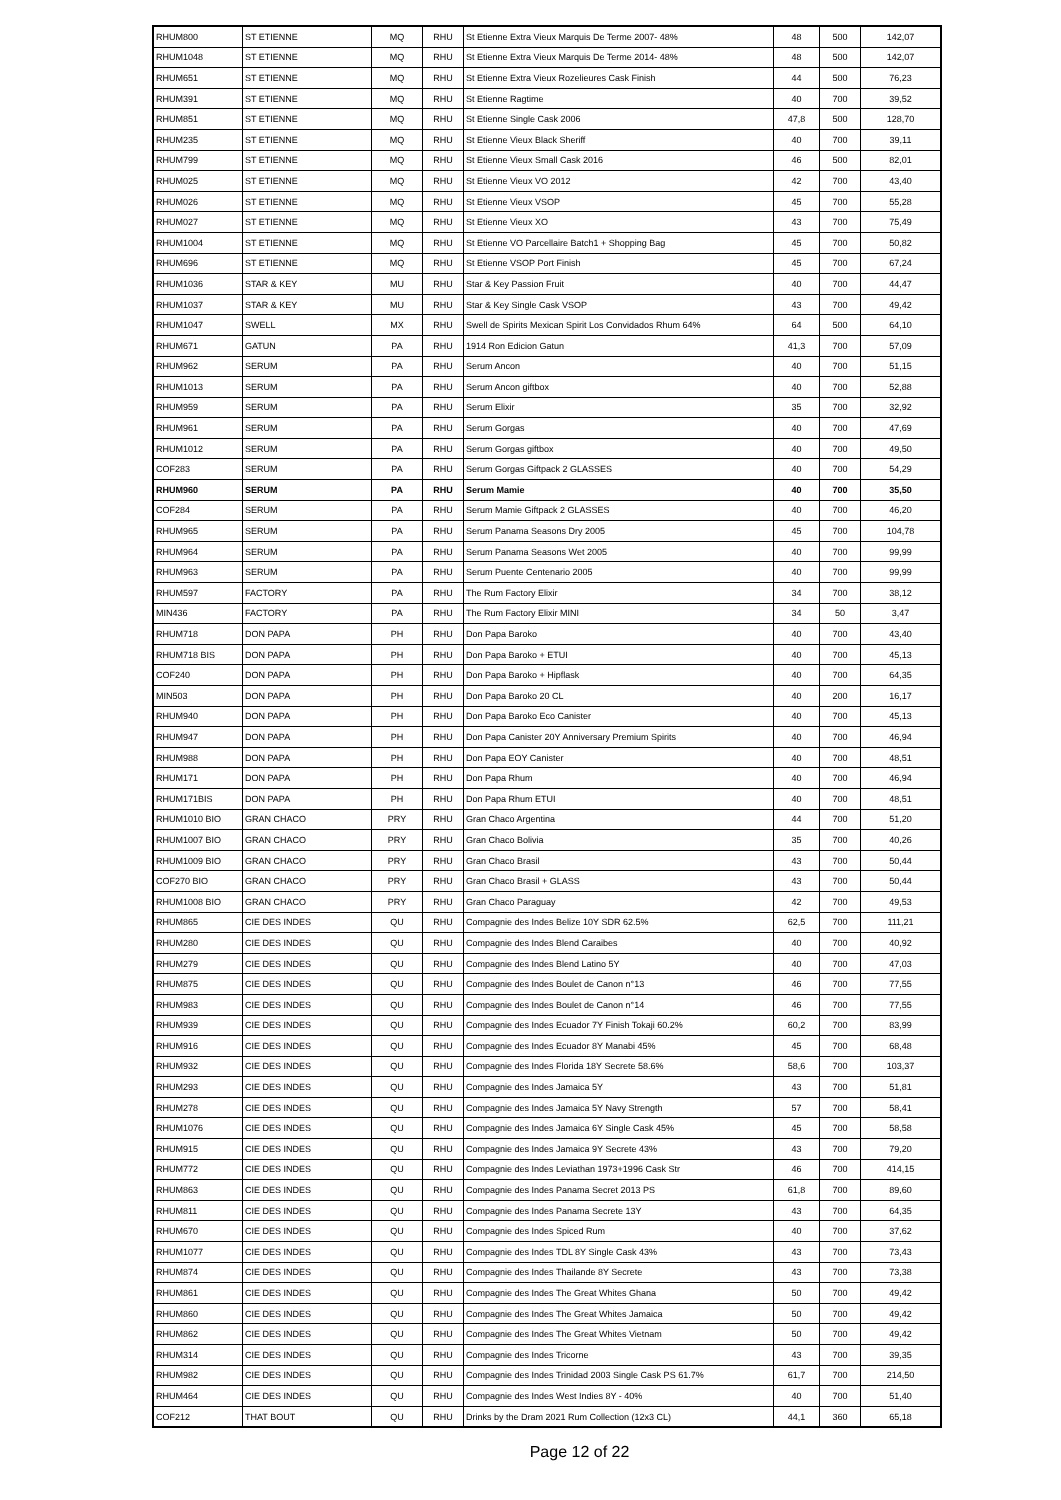| RHUM800 | ST ETIENNE | MQ | RHU | St Etienne Extra Vieux Marquis De Terme 2007- 48% | 48 | 500 | 142,07 |
| RHUM1048 | ST ETIENNE | MQ | RHU | St Etienne Extra Vieux Marquis De Terme 2014- 48% | 48 | 500 | 142,07 |
| RHUM651 | ST ETIENNE | MQ | RHU | St Etienne Extra Vieux Rozelieures Cask Finish | 44 | 500 | 76,23 |
| RHUM391 | ST ETIENNE | MQ | RHU | St Etienne Ragtime | 40 | 700 | 39,52 |
| RHUM851 | ST ETIENNE | MQ | RHU | St Etienne Single Cask 2006 | 47,8 | 500 | 128,70 |
| RHUM235 | ST ETIENNE | MQ | RHU | St Etienne Vieux Black Sheriff | 40 | 700 | 39,11 |
| RHUM799 | ST ETIENNE | MQ | RHU | St Etienne Vieux Small Cask 2016 | 46 | 500 | 82,01 |
| RHUM025 | ST ETIENNE | MQ | RHU | St Etienne Vieux VO 2012 | 42 | 700 | 43,40 |
| RHUM026 | ST ETIENNE | MQ | RHU | St Etienne Vieux VSOP | 45 | 700 | 55,28 |
| RHUM027 | ST ETIENNE | MQ | RHU | St Etienne Vieux XO | 43 | 700 | 75,49 |
| RHUM1004 | ST ETIENNE | MQ | RHU | St Etienne VO Parcellaire Batch1 + Shopping Bag | 45 | 700 | 50,82 |
| RHUM696 | ST ETIENNE | MQ | RHU | St Etienne VSOP Port Finish | 45 | 700 | 67,24 |
| RHUM1036 | STAR & KEY | MU | RHU | Star & Key Passion Fruit | 40 | 700 | 44,47 |
| RHUM1037 | STAR & KEY | MU | RHU | Star & Key Single Cask VSOP | 43 | 700 | 49,42 |
| RHUM1047 | SWELL | MX | RHU | Swell de Spirits Mexican Spirit Los Convidados Rhum 64% | 64 | 500 | 64,10 |
| RHUM671 | GATUN | PA | RHU | 1914 Ron Edicion Gatun | 41,3 | 700 | 57,09 |
| RHUM962 | SERUM | PA | RHU | Serum Ancon | 40 | 700 | 51,15 |
| RHUM1013 | SERUM | PA | RHU | Serum Ancon giftbox | 40 | 700 | 52,88 |
| RHUM959 | SERUM | PA | RHU | Serum Elixir | 35 | 700 | 32,92 |
| RHUM961 | SERUM | PA | RHU | Serum Gorgas | 40 | 700 | 47,69 |
| RHUM1012 | SERUM | PA | RHU | Serum Gorgas giftbox | 40 | 700 | 49,50 |
| COF283 | SERUM | PA | RHU | Serum Gorgas Giftpack 2 GLASSES | 40 | 700 | 54,29 |
| RHUM960 | SERUM | PA | RHU | Serum Mamie | 40 | 700 | 35,50 |
| COF284 | SERUM | PA | RHU | Serum Mamie Giftpack 2 GLASSES | 40 | 700 | 46,20 |
| RHUM965 | SERUM | PA | RHU | Serum Panama Seasons Dry 2005 | 45 | 700 | 104,78 |
| RHUM964 | SERUM | PA | RHU | Serum Panama Seasons Wet 2005 | 40 | 700 | 99,99 |
| RHUM963 | SERUM | PA | RHU | Serum Puente Centenario 2005 | 40 | 700 | 99,99 |
| RHUM597 | FACTORY | PA | RHU | The Rum Factory Elixir | 34 | 700 | 38,12 |
| MIN436 | FACTORY | PA | RHU | The Rum Factory Elixir MINI | 34 | 50 | 3,47 |
| RHUM718 | DON PAPA | PH | RHU | Don Papa Baroko | 40 | 700 | 43,40 |
| RHUM718 BIS | DON PAPA | PH | RHU | Don Papa Baroko + ETUI | 40 | 700 | 45,13 |
| COF240 | DON PAPA | PH | RHU | Don Papa Baroko + Hipflask | 40 | 700 | 64,35 |
| MIN503 | DON PAPA | PH | RHU | Don Papa Baroko 20 CL | 40 | 200 | 16,17 |
| RHUM940 | DON PAPA | PH | RHU | Don Papa Baroko Eco Canister | 40 | 700 | 45,13 |
| RHUM947 | DON PAPA | PH | RHU | Don Papa Canister 20Y Anniversary Premium Spirits | 40 | 700 | 46,94 |
| RHUM988 | DON PAPA | PH | RHU | Don Papa EOY Canister | 40 | 700 | 48,51 |
| RHUM171 | DON PAPA | PH | RHU | Don Papa Rhum | 40 | 700 | 46,94 |
| RHUM171BIS | DON PAPA | PH | RHU | Don Papa Rhum ETUI | 40 | 700 | 48,51 |
| RHUM1010 BIO | GRAN CHACO | PRY | RHU | Gran Chaco Argentina | 44 | 700 | 51,20 |
| RHUM1007 BIO | GRAN CHACO | PRY | RHU | Gran Chaco Bolivia | 35 | 700 | 40,26 |
| RHUM1009 BIO | GRAN CHACO | PRY | RHU | Gran Chaco Brasil | 43 | 700 | 50,44 |
| COF270 BIO | GRAN CHACO | PRY | RHU | Gran Chaco Brasil + GLASS | 43 | 700 | 50,44 |
| RHUM1008 BIO | GRAN CHACO | PRY | RHU | Gran Chaco Paraguay | 42 | 700 | 49,53 |
| RHUM865 | CIE DES INDES | QU | RHU | Compagnie des Indes Belize 10Y SDR 62.5% | 62,5 | 700 | 111,21 |
| RHUM280 | CIE DES INDES | QU | RHU | Compagnie des Indes Blend Caraibes | 40 | 700 | 40,92 |
| RHUM279 | CIE DES INDES | QU | RHU | Compagnie des Indes Blend Latino 5Y | 40 | 700 | 47,03 |
| RHUM875 | CIE DES INDES | QU | RHU | Compagnie des Indes Boulet de Canon n°13 | 46 | 700 | 77,55 |
| RHUM983 | CIE DES INDES | QU | RHU | Compagnie des Indes Boulet de Canon n°14 | 46 | 700 | 77,55 |
| RHUM939 | CIE DES INDES | QU | RHU | Compagnie des Indes Ecuador 7Y Finish Tokaji 60.2% | 60,2 | 700 | 83,99 |
| RHUM916 | CIE DES INDES | QU | RHU | Compagnie des Indes Ecuador 8Y Manabi 45% | 45 | 700 | 68,48 |
| RHUM932 | CIE DES INDES | QU | RHU | Compagnie des Indes Florida 18Y Secrete 58.6% | 58,6 | 700 | 103,37 |
| RHUM293 | CIE DES INDES | QU | RHU | Compagnie des Indes Jamaica 5Y | 43 | 700 | 51,81 |
| RHUM278 | CIE DES INDES | QU | RHU | Compagnie des Indes Jamaica 5Y Navy Strength | 57 | 700 | 58,41 |
| RHUM1076 | CIE DES INDES | QU | RHU | Compagnie des Indes Jamaica 6Y Single Cask 45% | 45 | 700 | 58,58 |
| RHUM915 | CIE DES INDES | QU | RHU | Compagnie des Indes Jamaica 9Y Secrete 43% | 43 | 700 | 79,20 |
| RHUM772 | CIE DES INDES | QU | RHU | Compagnie des Indes Leviathan 1973+1996 Cask Str | 46 | 700 | 414,15 |
| RHUM863 | CIE DES INDES | QU | RHU | Compagnie des Indes Panama Secret 2013 PS | 61,8 | 700 | 89,60 |
| RHUM811 | CIE DES INDES | QU | RHU | Compagnie des Indes Panama Secrete 13Y | 43 | 700 | 64,35 |
| RHUM670 | CIE DES INDES | QU | RHU | Compagnie des Indes Spiced Rum | 40 | 700 | 37,62 |
| RHUM1077 | CIE DES INDES | QU | RHU | Compagnie des Indes TDL 8Y Single Cask 43% | 43 | 700 | 73,43 |
| RHUM874 | CIE DES INDES | QU | RHU | Compagnie des Indes Thailande 8Y Secrete | 43 | 700 | 73,38 |
| RHUM861 | CIE DES INDES | QU | RHU | Compagnie des Indes The Great Whites Ghana | 50 | 700 | 49,42 |
| RHUM860 | CIE DES INDES | QU | RHU | Compagnie des Indes The Great Whites Jamaica | 50 | 700 | 49,42 |
| RHUM862 | CIE DES INDES | QU | RHU | Compagnie des Indes The Great Whites Vietnam | 50 | 700 | 49,42 |
| RHUM314 | CIE DES INDES | QU | RHU | Compagnie des Indes Tricorne | 43 | 700 | 39,35 |
| RHUM982 | CIE DES INDES | QU | RHU | Compagnie des Indes Trinidad 2003 Single Cask PS 61.7% | 61,7 | 700 | 214,50 |
| RHUM464 | CIE DES INDES | QU | RHU | Compagnie des Indes West Indies 8Y - 40% | 40 | 700 | 51,40 |
| COF212 | THAT BOUT | QU | RHU | Drinks by the Dram 2021 Rum Collection (12x3 CL) | 44,1 | 360 | 65,18 |
Page 12 of 22